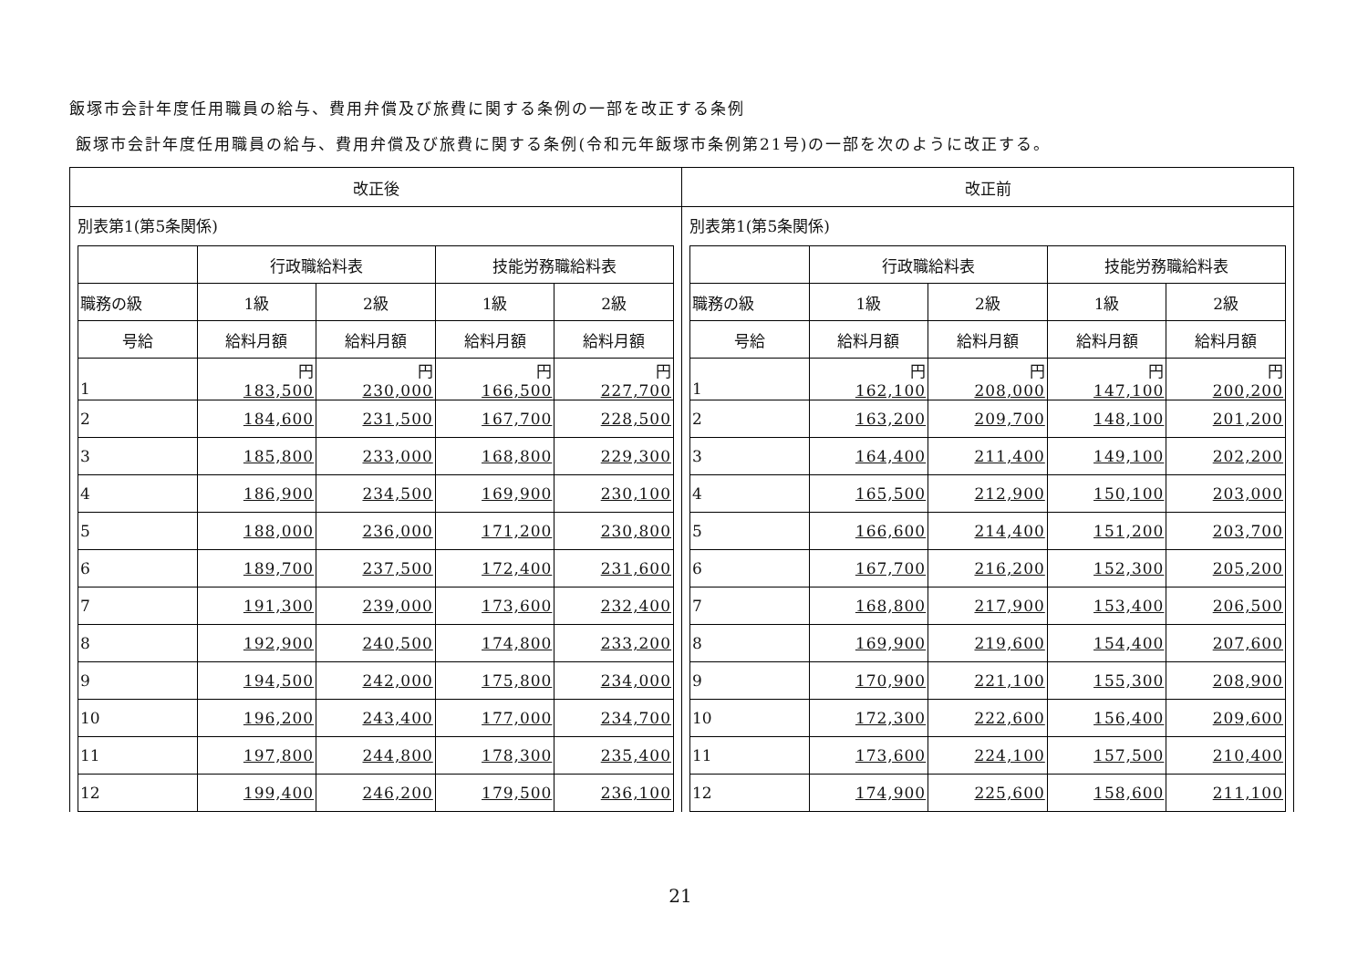飯塚市会計年度任用職員の給与、費用弁償及び旅費に関する条例の一部を改正する条例
飯塚市会計年度任用職員の給与、費用弁償及び旅費に関する条例(令和元年飯塚市条例第21号)の一部を次のように改正する。
| 改正後 | 改正前 |
| --- | --- |
| 別表第1(第5条関係) / / 行政職給料表 / / 技能労務職給料表 / / / --- / --- / --- / --- / --- / / 職務の級 / 1級 / 2級 / 1級 / 2級 / / 号給 / 給料月額 / 給料月額 / 給料月額 / 給料月額 / / 1 / 円 183,500 / 円 230,000 / 円 166,500 / 円 227,700 / / 2 / 184,600 / 231,500 / 167,700 / 228,500 / / 3 / 185,800 / 233,000 / 168,800 / 229,300 / / 4 / 186,900 / 234,500 / 169,900 / 230,100 / / 5 / 188,000 / 236,000 / 171,200 / 230,800 / / 6 / 189,700 / 237,500 / 172,400 / 231,600 / / 7 / 191,300 / 239,000 / 173,600 / 232,400 / / 8 / 192,900 / 240,500 / 174,800 / 233,200 / / 9 / 194,500 / 242,000 / 175,800 / 234,000 / / 10 / 196,200 / 243,400 / 177,000 / 234,700 / / 11 / 197,800 / 244,800 / 178,300 / 235,400 / / 12 / 199,400 / 246,200 / 179,500 / 236,100 / | 別表第1(第5条関係) / / 行政職給料表 / / 技能労務職給料表 / / / --- / --- / --- / --- / --- / / 職務の級 / 1級 / 2級 / 1級 / 2級 / / 号給 / 給料月額 / 給料月額 / 給料月額 / 給料月額 / / 1 / 円 162,100 / 円 208,000 / 円 147,100 / 円 200,200 / / 2 / 163,200 / 209,700 / 148,100 / 201,200 / / 3 / 164,400 / 211,400 / 149,100 / 202,200 / / 4 / 165,500 / 212,900 / 150,100 / 203,000 / / 5 / 166,600 / 214,400 / 151,200 / 203,700 / / 6 / 167,700 / 216,200 / 152,300 / 205,200 / / 7 / 168,800 / 217,900 / 153,400 / 206,500 / / 8 / 169,900 / 219,600 / 154,400 / 207,600 / / 9 / 170,900 / 221,100 / 155,300 / 208,900 / / 10 / 172,300 / 222,600 / 156,400 / 209,600 / / 11 / 173,600 / 224,100 / 157,500 / 210,400 / / 12 / 174,900 / 225,600 / 158,600 / 211,100 / |
21